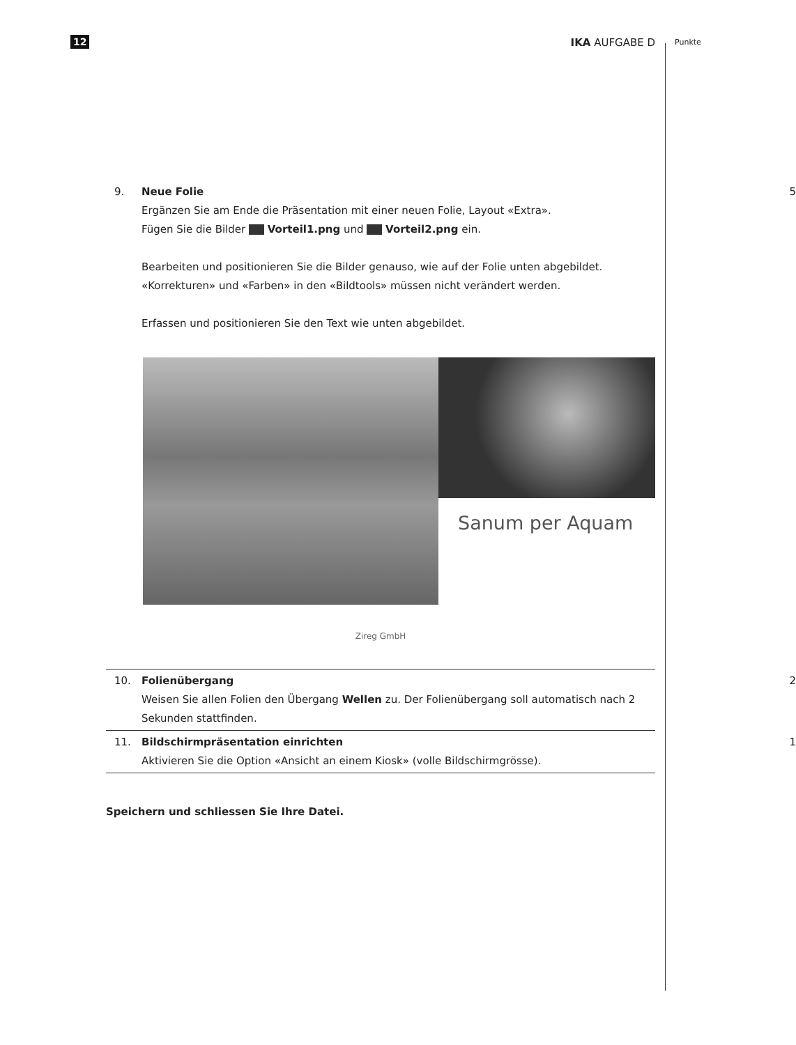12 IKA AUFGABE D Punkte
9. Neue Folie
Ergänzen Sie am Ende die Präsentation mit einer neuen Folie, Layout «Extra».
Fügen Sie die Bilder Vorteil1.png und Vorteil2.png ein.
Bearbeiten und positionieren Sie die Bilder genauso, wie auf der Folie unten abgebildet.
«Korrekturen» und «Farben» in den «Bildtools» müssen nicht verändert werden.
Erfassen und positionieren Sie den Text wie unten abgebildet.
5
Sanum per Aquam
Zireg GmbH
10. Folienübergang
Weisen Sie allen Folien den Übergang Wellen zu. Der Folienübergang soll automatisch nach 2 Sekunden stattfinden.
2
11. Bildschirmpräsentation einrichten
Aktivieren Sie die Option «Ansicht an einem Kiosk» (volle Bildschirmgrösse).
1
Speichern und schliessen Sie Ihre Datei.